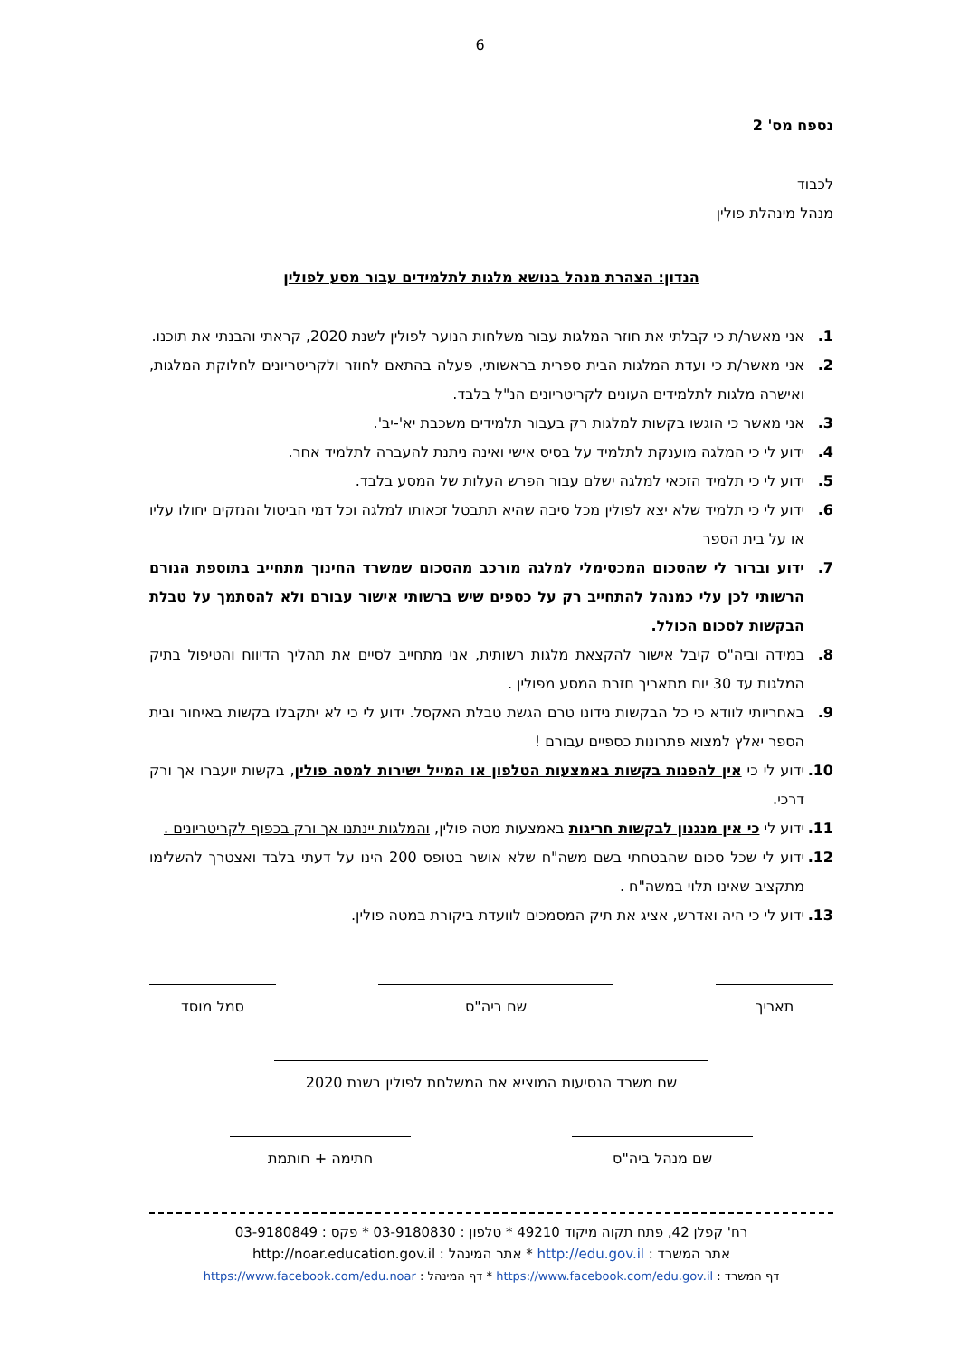6
נספח מס' 2
לכבוד
מנהל מינהלת פולין
הנדון: הצהרת מנהל בנושא מלגות לתלמידים עבור מסע לפולין
1. אני מאשר/ת כי קבלתי את חוזר המלגות עבור משלחות הנוער לפולין לשנת 2020, קראתי והבנתי את תוכנו.
2. אני מאשר/ת כי ועדת המלגות הבית ספרית בראשותי, פעלה בהתאם לחוזר ולקריטריונים לחלוקת המלגות, ואישרה מלגות לתלמידים העונים לקריטריונים הנ"ל בלבד.
3. אני מאשר כי הוגשו בקשות למלגות רק בעבור תלמידים משכבת יא'-יב'.
4. ידוע לי כי המלגה מוענקת לתלמיד על בסיס אישי ואינה ניתנת להעברה לתלמיד אחר.
5. ידוע לי כי תלמיד הזכאי למלגה ישלם עבור הפרש העלות של המסע בלבד.
6. ידוע לי כי תלמיד שלא יצא לפולין מכל סיבה שהיא תתבטל זכאותו למלגה וכל דמי הביטול והנזקים יחולו עליו או על בית הספר
7. ידוע וברור לי שהסכום המכסימלי למלגה מורכב מהסכום שמשרד החינוך מתחייב בתוספת הגורם הרשותי לכן עלי כמנהל להתחייב רק על כספים שיש ברשותי אישור עבורם ולא להסתמך על טבלת הבקשות לסכום הכולל.
8. במידה וביה"ס קיבל אישור להקצאת מלגות רשותית, אני מתחייב לסיים את תהליך הדיווח והטיפול בתיק המלגות עד 30 יום מתאריך חזרת המסע מפולין .
9. באחריותי לוודא כי כל הבקשות נידונו טרם הגשת טבלת האקסל. ידוע לי כי לא יתקבלו בקשות באיחור ובית הספר יאלץ למצוא פתרונות כספיים עבורם !
10. ידוע לי כי אין להפנות בקשות באמצעות הטלפון או המייל ישירות למטה פולין, בקשות יועברו אך ורק דרכי.
11. ידוע לי כי אין מנגנון לבקשות חריגות באמצעות מטה פולין, והמלגות יינתנו אך ורק בכפוף לקריטריונים .
12. ידוע לי שכל סכום שהבטחתי בשם משה"ח שלא אושר בטופס 200 הינו על דעתי בלבד ואצטרך להשלימו מתקציב שאינו תלוי במשה"ח .
13. ידוע לי כי היה ואדרש, אציג את תיק המסמכים לוועדת ביקורת במטה פולין.
תאריך שם ביה"ס סמל מוסד
שם משרד הנסיעות המוציא את המשלחת לפולין בשנת 2020
שם מנהל ביה"ס חתימה + חותמת
רח' קפלן 42, פתח תקוה מיקוד 49210 * טלפון : 03-9180830 * פקס : 03-9180849
אתר המשרד : http://edu.gov.il * אתר המינהל : http://noar.education.gov.il
דף המשרד : https://www.facebook.com/edu.gov.il * דף המינהל : https://www.facebook.com/edu.noar